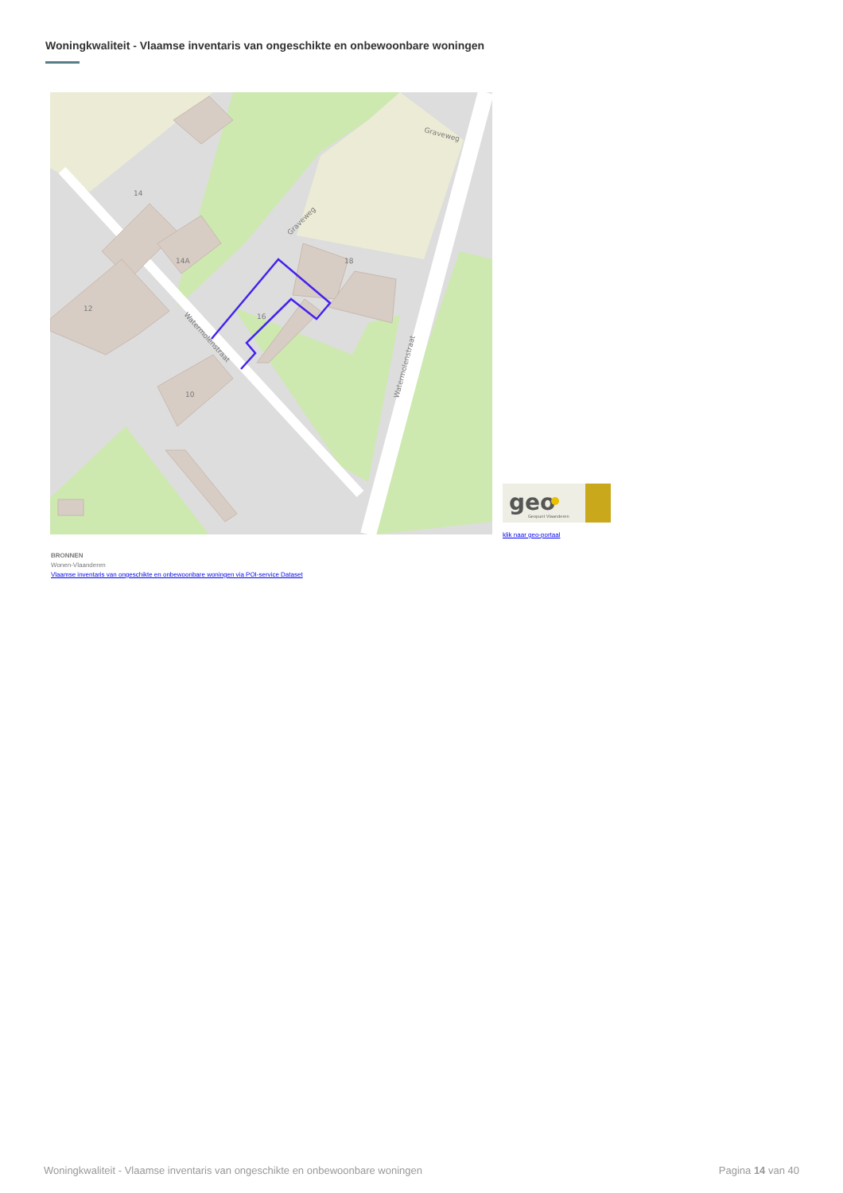Woningkwaliteit - Vlaamse inventaris van ongeschikte en onbewoonbare woningen
14
14A
12
16
18
10
Watermolenstraat
Watermolenstraat
Graveweg
Graveweg
geo
Geopunt Vlaanderen
klik naar geo-portaal
BRONNEN
Wonen-Vlaanderen
Vlaamse inventaris van ongeschikte en onbewoonbare woningen via POI-service Dataset
Woningkwaliteit - Vlaamse inventaris van ongeschikte en onbewoonbare woningen Pagina 14 van 40